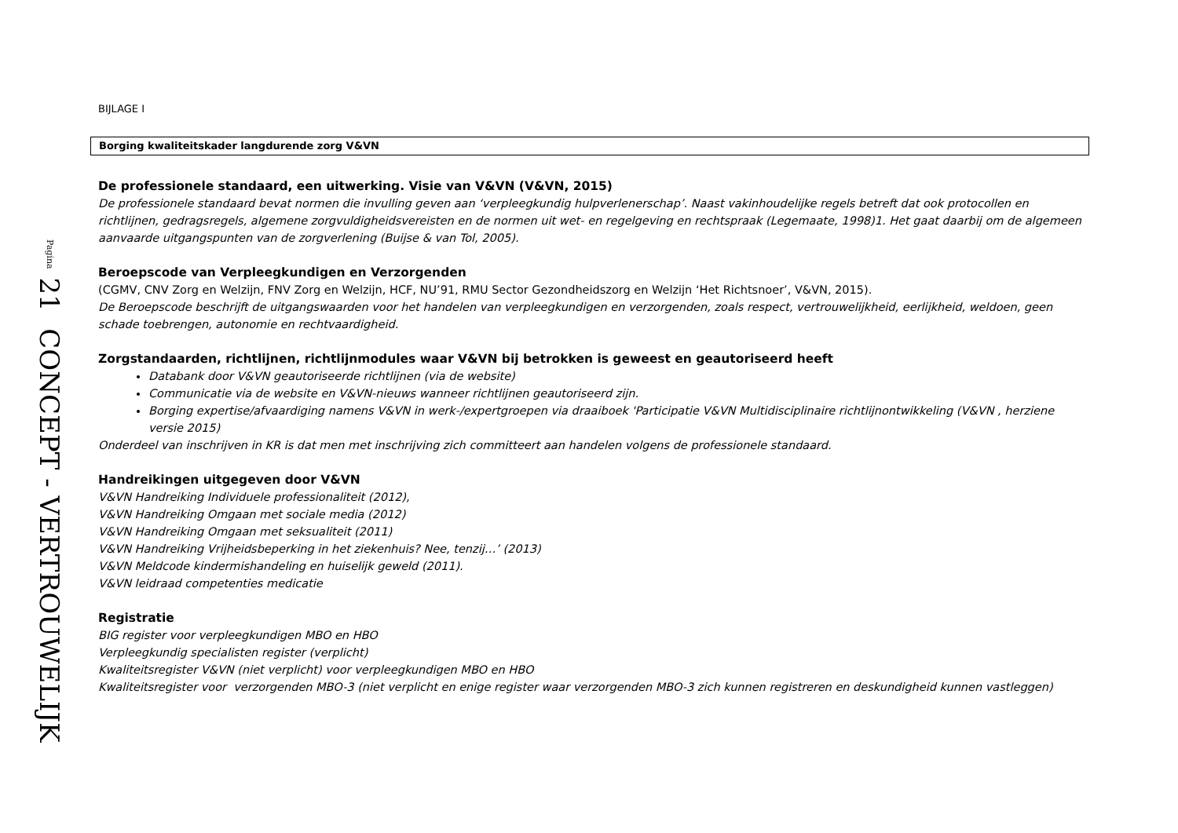Pagina 21 CONCEPT - VERTROUWELIJK
BIJLAGE I
Borging kwaliteitskader langdurende zorg V&VN
De professionele standaard, een uitwerking. Visie van V&VN (V&VN, 2015)
De professionele standaard bevat normen die invulling geven aan ‘verpleegkundig hulpverlenerschap’. Naast vakinhoudelijke regels betreft dat ook protocollen en richtlijnen, gedragsregels, algemene zorgvuldigheidsvereisten en de normen uit wet- en regelgeving en rechtspraak (Legemaate, 1998)1. Het gaat daarbij om de algemeen aanvaarde uitgangspunten van de zorgverlening (Buijse & van Tol, 2005).
Beroepscode van Verpleegkundigen en Verzorgenden
(CGMV, CNV Zorg en Welzijn, FNV Zorg en Welzijn, HCF, NU’91, RMU Sector Gezondheidszorg en Welzijn ‘Het Richtsnoer’, V&VN, 2015).
De Beroepscode beschrijft de uitgangswaarden voor het handelen van verpleegkundigen en verzorgenden, zoals respect, vertrouwelijkheid, eerlijkheid, weldoen, geen schade toebrengen, autonomie en rechtvaardigheid.
Zorgstandaarden, richtlijnen, richtlijnmodules waar V&VN bij betrokken is geweest en geautoriseerd heeft
Databank door V&VN geautoriseerde richtlijnen (via de website)
Communicatie via de website en V&VN-nieuws wanneer richtlijnen geautoriseerd zijn.
Borging expertise/afvaardiging namens V&VN in werk-/expertgroepen via draaiboek 'Participatie V&VN Multidisciplinaire richtlijnontwikkeling (V&VN , herziene versie 2015)
Onderdeel van inschrijven in KR is dat men met inschrijving zich committeert aan handelen volgens de professionele standaard.
Handreikingen uitgegeven door V&VN
V&VN Handreiking Individuele professionaliteit (2012),
V&VN Handreiking Omgaan met sociale media (2012)
V&VN Handreiking Omgaan met seksualiteit (2011)
V&VN Handreiking Vrijheidsbeperking in het ziekenhuis? Nee, tenzij…’ (2013)
V&VN Meldcode kindermishandeling en huiselijk geweld (2011).
V&VN leidraad competenties medicatie
Registratie
BIG register voor verpleegkundigen MBO en HBO
Verpleegkundig specialisten register (verplicht)
Kwaliteitsregister V&VN (niet verplicht) voor verpleegkundigen MBO en HBO
Kwaliteitsregister voor verzorgenden MBO-3 (niet verplicht en enige register waar verzorgenden MBO-3 zich kunnen registreren en deskundigheid kunnen vastleggen)